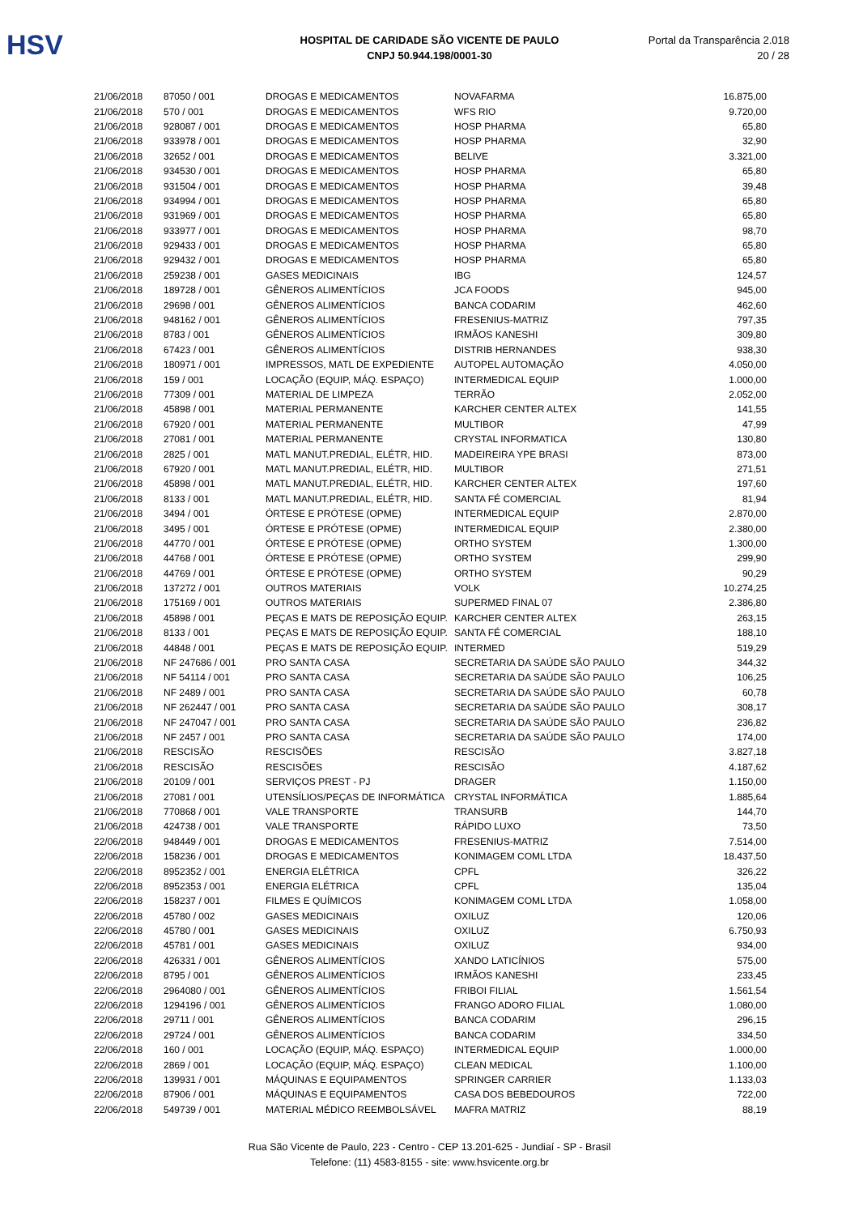HSV
HOSPITAL DE CARIDADE SÃO VICENTE DE PAULO
CNPJ 50.944.198/0001-30
Portal da Transparência 2.018
20 / 28
| 21/06/2018 | 87050 / 001 | DROGAS E MEDICAMENTOS | NOVAFARMA | 16.875,00 |
| 21/06/2018 | 570 / 001 | DROGAS E MEDICAMENTOS | WFS RIO | 9.720,00 |
| 21/06/2018 | 928087 / 001 | DROGAS E MEDICAMENTOS | HOSP PHARMA | 65,80 |
| 21/06/2018 | 933978 / 001 | DROGAS E MEDICAMENTOS | HOSP PHARMA | 32,90 |
| 21/06/2018 | 32652 / 001 | DROGAS E MEDICAMENTOS | BELIVE | 3.321,00 |
| 21/06/2018 | 934530 / 001 | DROGAS E MEDICAMENTOS | HOSP PHARMA | 65,80 |
| 21/06/2018 | 931504 / 001 | DROGAS E MEDICAMENTOS | HOSP PHARMA | 39,48 |
| 21/06/2018 | 934994 / 001 | DROGAS E MEDICAMENTOS | HOSP PHARMA | 65,80 |
| 21/06/2018 | 931969 / 001 | DROGAS E MEDICAMENTOS | HOSP PHARMA | 65,80 |
| 21/06/2018 | 933977 / 001 | DROGAS E MEDICAMENTOS | HOSP PHARMA | 98,70 |
| 21/06/2018 | 929433 / 001 | DROGAS E MEDICAMENTOS | HOSP PHARMA | 65,80 |
| 21/06/2018 | 929432 / 001 | DROGAS E MEDICAMENTOS | HOSP PHARMA | 65,80 |
| 21/06/2018 | 259238 / 001 | GASES MEDICINAIS | IBG | 124,57 |
| 21/06/2018 | 189728 / 001 | GÊNEROS ALIMENTÍCIOS | JCA FOODS | 945,00 |
| 21/06/2018 | 29698 / 001 | GÊNEROS ALIMENTÍCIOS | BANCA CODARIM | 462,60 |
| 21/06/2018 | 948162 / 001 | GÊNEROS ALIMENTÍCIOS | FRESENIUS-MATRIZ | 797,35 |
| 21/06/2018 | 8783 / 001 | GÊNEROS ALIMENTÍCIOS | IRMÃOS KANESHI | 309,80 |
| 21/06/2018 | 67423 / 001 | GÊNEROS ALIMENTÍCIOS | DISTRIB HERNANDES | 938,30 |
| 21/06/2018 | 180971 / 001 | IMPRESSOS, MATL DE EXPEDIENTE | AUTOPEL AUTOMAÇÃO | 4.050,00 |
| 21/06/2018 | 159 / 001 | LOCAÇÃO (EQUIP, MÁQ. ESPAÇO) | INTERMEDICAL EQUIP | 1.000,00 |
| 21/06/2018 | 77309 / 001 | MATERIAL DE LIMPEZA | TERRÃO | 2.052,00 |
| 21/06/2018 | 45898 / 001 | MATERIAL PERMANENTE | KARCHER CENTER ALTEX | 141,55 |
| 21/06/2018 | 67920 / 001 | MATERIAL PERMANENTE | MULTIBOR | 47,99 |
| 21/06/2018 | 27081 / 001 | MATERIAL PERMANENTE | CRYSTAL INFORMATICA | 130,80 |
| 21/06/2018 | 2825 / 001 | MATL MANUT.PREDIAL, ELÉTR, HID. | MADEIREIRA YPE BRASI | 873,00 |
| 21/06/2018 | 67920 / 001 | MATL MANUT.PREDIAL, ELÉTR, HID. | MULTIBOR | 271,51 |
| 21/06/2018 | 45898 / 001 | MATL MANUT.PREDIAL, ELÉTR, HID. | KARCHER CENTER ALTEX | 197,60 |
| 21/06/2018 | 8133 / 001 | MATL MANUT.PREDIAL, ELÉTR, HID. | SANTA FÉ COMERCIAL | 81,94 |
| 21/06/2018 | 3494 / 001 | ÓRTESE E PRÓTESE (OPME) | INTERMEDICAL EQUIP | 2.870,00 |
| 21/06/2018 | 3495 / 001 | ÓRTESE E PRÓTESE (OPME) | INTERMEDICAL EQUIP | 2.380,00 |
| 21/06/2018 | 44770 / 001 | ÓRTESE E PRÓTESE (OPME) | ORTHO SYSTEM | 1.300,00 |
| 21/06/2018 | 44768 / 001 | ÓRTESE E PRÓTESE (OPME) | ORTHO SYSTEM | 299,90 |
| 21/06/2018 | 44769 / 001 | ÓRTESE E PRÓTESE (OPME) | ORTHO SYSTEM | 90,29 |
| 21/06/2018 | 137272 / 001 | OUTROS MATERIAIS | VOLK | 10.274,25 |
| 21/06/2018 | 175169 / 001 | OUTROS MATERIAIS | SUPERMED FINAL 07 | 2.386,80 |
| 21/06/2018 | 45898 / 001 | PEÇAS E MATS DE REPOSIÇÃO EQUIP. | KARCHER CENTER ALTEX | 263,15 |
| 21/06/2018 | 8133 / 001 | PEÇAS E MATS DE REPOSIÇÃO EQUIP. | SANTA FÉ COMERCIAL | 188,10 |
| 21/06/2018 | 44848 / 001 | PEÇAS E MATS DE REPOSIÇÃO EQUIP. | INTERMED | 519,29 |
| 21/06/2018 | NF 247686 / 001 | PRO SANTA CASA | SECRETARIA DA SAÚDE SÃO PAULO | 344,32 |
| 21/06/2018 | NF 54114 / 001 | PRO SANTA CASA | SECRETARIA DA SAÚDE SÃO PAULO | 106,25 |
| 21/06/2018 | NF 2489 / 001 | PRO SANTA CASA | SECRETARIA DA SAÚDE SÃO PAULO | 60,78 |
| 21/06/2018 | NF 262447 / 001 | PRO SANTA CASA | SECRETARIA DA SAÚDE SÃO PAULO | 308,17 |
| 21/06/2018 | NF 247047 / 001 | PRO SANTA CASA | SECRETARIA DA SAÚDE SÃO PAULO | 236,82 |
| 21/06/2018 | NF 2457 / 001 | PRO SANTA CASA | SECRETARIA DA SAÚDE SÃO PAULO | 174,00 |
| 21/06/2018 | RESCISÃO | RESCISÕES | RESCISÃO | 3.827,18 |
| 21/06/2018 | RESCISÃO | RESCISÕES | RESCISÃO | 4.187,62 |
| 21/06/2018 | 20109 / 001 | SERVIÇOS PREST - PJ | DRAGER | 1.150,00 |
| 21/06/2018 | 27081 / 001 | UTENSÍLIOS/PEÇAS DE INFORMÁTICA | CRYSTAL INFORMÁTICA | 1.885,64 |
| 21/06/2018 | 770868 / 001 | VALE TRANSPORTE | TRANSURB | 144,70 |
| 21/06/2018 | 424738 / 001 | VALE TRANSPORTE | RÁPIDO LUXO | 73,50 |
| 22/06/2018 | 948449 / 001 | DROGAS E MEDICAMENTOS | FRESENIUS-MATRIZ | 7.514,00 |
| 22/06/2018 | 158236 / 001 | DROGAS E MEDICAMENTOS | KONIMAGEM COML LTDA | 18.437,50 |
| 22/06/2018 | 8952352 / 001 | ENERGIA ELÉTRICA | CPFL | 326,22 |
| 22/06/2018 | 8952353 / 001 | ENERGIA ELÉTRICA | CPFL | 135,04 |
| 22/06/2018 | 158237 / 001 | FILMES E QUÍMICOS | KONIMAGEM COML LTDA | 1.058,00 |
| 22/06/2018 | 45780 / 002 | GASES MEDICINAIS | OXILUZ | 120,06 |
| 22/06/2018 | 45780 / 001 | GASES MEDICINAIS | OXILUZ | 6.750,93 |
| 22/06/2018 | 45781 / 001 | GASES MEDICINAIS | OXILUZ | 934,00 |
| 22/06/2018 | 426331 / 001 | GÊNEROS ALIMENTÍCIOS | XANDO LATICÍNIOS | 575,00 |
| 22/06/2018 | 8795 / 001 | GÊNEROS ALIMENTÍCIOS | IRMÃOS KANESHI | 233,45 |
| 22/06/2018 | 2964080 / 001 | GÊNEROS ALIMENTÍCIOS | FRIBOI FILIAL | 1.561,54 |
| 22/06/2018 | 1294196 / 001 | GÊNEROS ALIMENTÍCIOS | FRANGO ADORO FILIAL | 1.080,00 |
| 22/06/2018 | 29711 / 001 | GÊNEROS ALIMENTÍCIOS | BANCA CODARIM | 296,15 |
| 22/06/2018 | 29724 / 001 | GÊNEROS ALIMENTÍCIOS | BANCA CODARIM | 334,50 |
| 22/06/2018 | 160 / 001 | LOCAÇÃO (EQUIP, MÁQ. ESPAÇO) | INTERMEDICAL EQUIP | 1.000,00 |
| 22/06/2018 | 2869 / 001 | LOCAÇÃO (EQUIP, MÁQ. ESPAÇO) | CLEAN MEDICAL | 1.100,00 |
| 22/06/2018 | 139931 / 001 | MÁQUINAS E EQUIPAMENTOS | SPRINGER CARRIER | 1.133,03 |
| 22/06/2018 | 87906 / 001 | MÁQUINAS E EQUIPAMENTOS | CASA DOS BEBEDOUROS | 722,00 |
| 22/06/2018 | 549739 / 001 | MATERIAL MÉDICO REEMBOLSÁVEL | MAFRA MATRIZ | 88,19 |
Rua São Vicente de Paulo, 223 - Centro - CEP 13.201-625 - Jundiaí - SP - Brasil
Telefone: (11) 4583-8155 - site: www.hsvicente.org.br